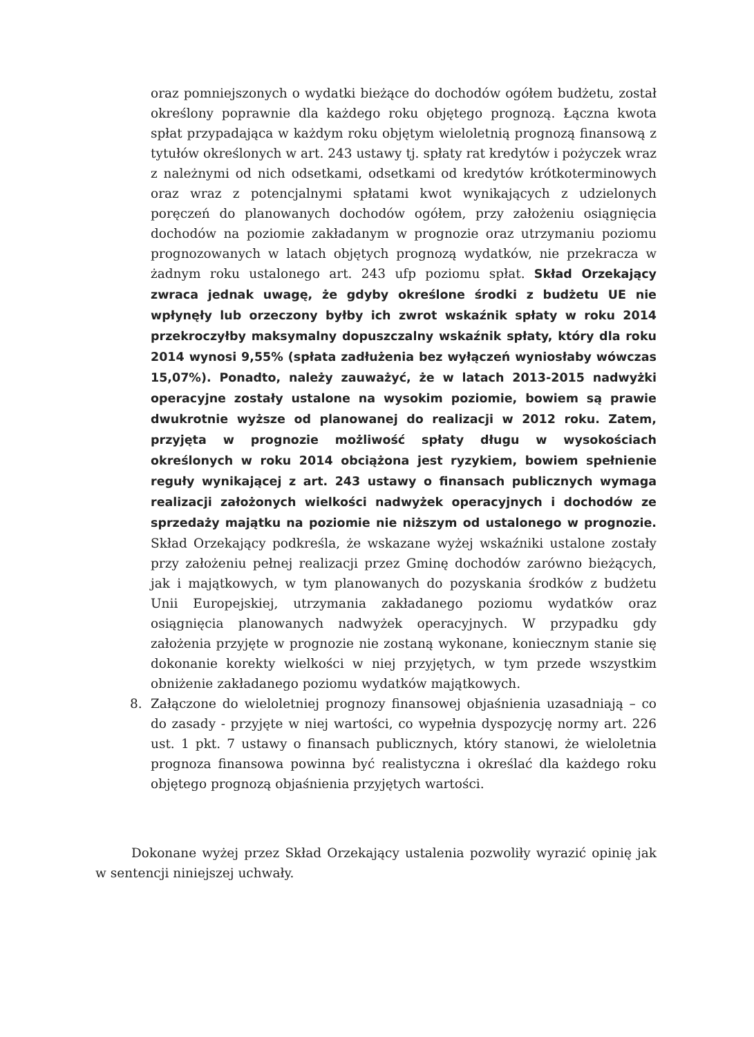oraz pomniejszonych o wydatki bieżące do dochodów ogółem budżetu, został określony poprawnie dla każdego roku objętego prognozą. Łączna kwota spłat przypadająca w każdym roku objętym wieloletnią prognozą finansową z tytułów określonych w art. 243 ustawy tj. spłaty rat kredytów i pożyczek wraz z należnymi od nich odsetkami, odsetkami od kredytów krótkoterminowych oraz wraz z potencjalnymi spłatami kwot wynikających z udzielonych poręczeń do planowanych dochodów ogółem, przy założeniu osiągnięcia dochodów na poziomie zakładanym w prognozie oraz utrzymaniu poziomu prognozowanych w latach objętych prognozą wydatków, nie przekracza w żadnym roku ustalonego art. 243 ufp poziomu spłat. Skład Orzekający zwraca jednak uwagę, że gdyby określone środki z budżetu UE nie wpłynęły lub orzeczony byłby ich zwrot wskaźnik spłaty w roku 2014 przekroczyłby maksymalny dopuszczalny wskaźnik spłaty, który dla roku 2014 wynosi 9,55% (spłata zadłużenia bez wyłączeń wyniosłaby wówczas 15,07%). Ponadto, należy zauważyć, że w latach 2013-2015 nadwyżki operacyjne zostały ustalone na wysokim poziomie, bowiem są prawie dwukrotnie wyższe od planowanej do realizacji w 2012 roku. Zatem, przyjęta w prognozie możliwość spłaty długu w wysokościach określonych w roku 2014 obciążona jest ryzykiem, bowiem spełnienie reguły wynikającej z art. 243 ustawy o finansach publicznych wymaga realizacji założonych wielkości nadwyżek operacyjnych i dochodów ze sprzedaży majątku na poziomie nie niższym od ustalonego w prognozie. Skład Orzekający podkreśla, że wskazane wyżej wskaźniki ustalone zostały przy założeniu pełnej realizacji przez Gminę dochodów zarówno bieżących, jak i majątkowych, w tym planowanych do pozyskania środków z budżetu Unii Europejskiej, utrzymania zakładanego poziomu wydatków oraz osiągnięcia planowanych nadwyżek operacyjnych. W przypadku gdy założenia przyjęte w prognozie nie zostaną wykonane, koniecznym stanie się dokonanie korekty wielkości w niej przyjętych, w tym przede wszystkim obniżenie zakładanego poziomu wydatków majątkowych.
8. Załączone do wieloletniej prognozy finansowej objaśnienia uzasadniają – co do zasady - przyjęte w niej wartości, co wypełnia dyspozycję normy art. 226 ust. 1 pkt. 7 ustawy o finansach publicznych, który stanowi, że wieloletnia prognoza finansowa powinna być realistyczna i określać dla każdego roku objętego prognozą objaśnienia przyjętych wartości.
Dokonane wyżej przez Skład Orzekający ustalenia pozwoliły wyrazić opinię jak w sentencji niniejszej uchwały.